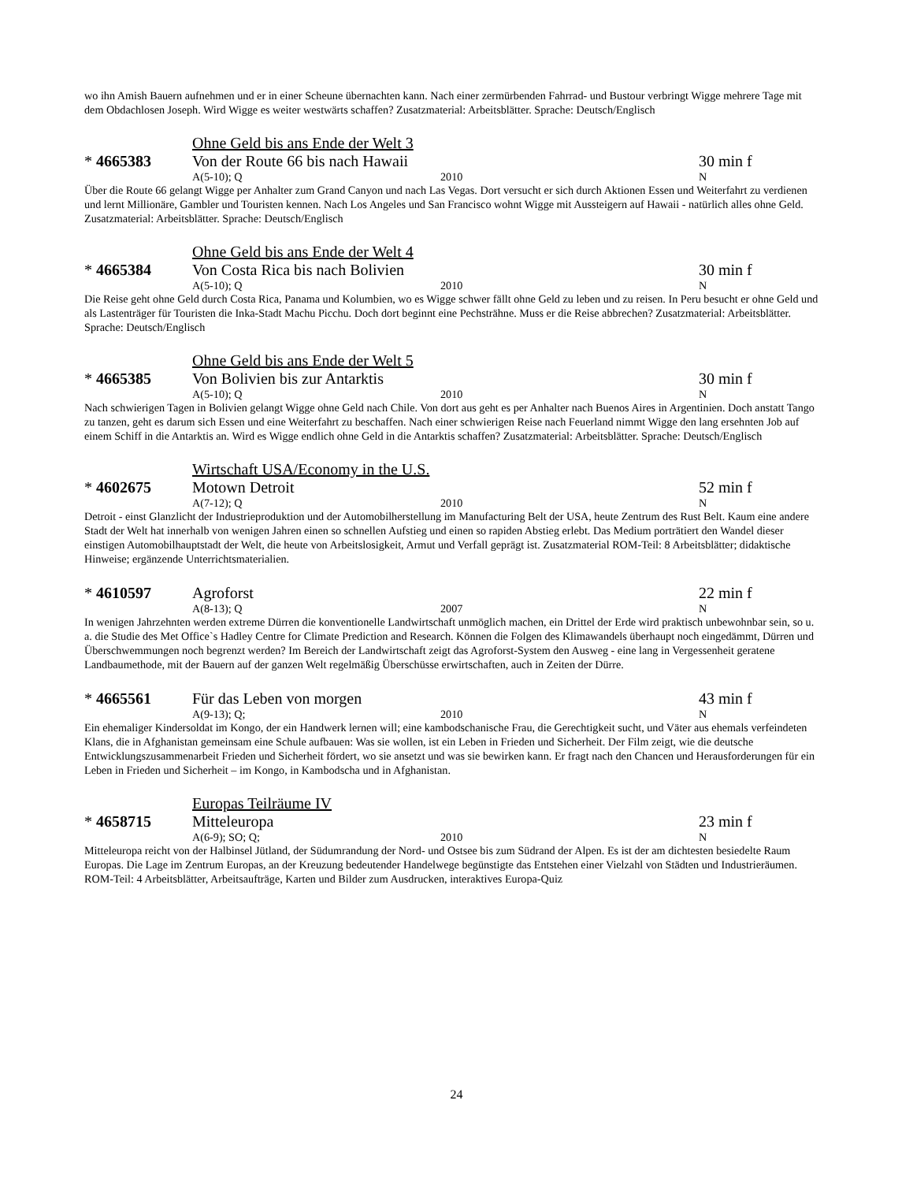wo ihn Amish Bauern aufnehmen und er in einer Scheune übernachten kann. Nach einer zermürbenden Fahrrad- und Bustour verbringt Wigge mehrere Tage mit dem Obdachlosen Joseph. Wird Wigge es weiter westwärts schaffen? Zusatzmaterial: Arbeitsblätter. Sprache: Deutsch/Englisch
Ohne Geld bis ans Ende der Welt 3
* 4665383 Von der Route 66 bis nach Hawaii 30 min f
A(5-10); Q 2010 N
Über die Route 66 gelangt Wigge per Anhalter zum Grand Canyon und nach Las Vegas. Dort versucht er sich durch Aktionen Essen und Weiterfahrt zu verdienen und lernt Millionäre, Gambler und Touristen kennen. Nach Los Angeles und San Francisco wohnt Wigge mit Aussteigern auf Hawaii - natürlich alles ohne Geld. Zusatzmaterial: Arbeitsblätter. Sprache: Deutsch/Englisch
Ohne Geld bis ans Ende der Welt 4
* 4665384 Von Costa Rica bis nach Bolivien 30 min f
A(5-10); Q 2010 N
Die Reise geht ohne Geld durch Costa Rica, Panama und Kolumbien, wo es Wigge schwer fällt ohne Geld zu leben und zu reisen. In Peru besucht er ohne Geld und als Lastenträger für Touristen die Inka-Stadt Machu Picchu. Doch dort beginnt eine Pechsträhne. Muss er die Reise abbrechen? Zusatzmaterial: Arbeitsblätter. Sprache: Deutsch/Englisch
Ohne Geld bis ans Ende der Welt 5
* 4665385 Von Bolivien bis zur Antarktis 30 min f
A(5-10); Q 2010 N
Nach schwierigen Tagen in Bolivien gelangt Wigge ohne Geld nach Chile. Von dort aus geht es per Anhalter nach Buenos Aires in Argentinien. Doch anstatt Tango zu tanzen, geht es darum sich Essen und eine Weiterfahrt zu beschaffen. Nach einer schwierigen Reise nach Feuerland nimmt Wigge den lang ersehnten Job auf einem Schiff in die Antarktis an. Wird es Wigge endlich ohne Geld in die Antarktis schaffen? Zusatzmaterial: Arbeitsblätter. Sprache: Deutsch/Englisch
Wirtschaft USA/Economy in the U.S.
* 4602675 Motown Detroit 52 min f
A(7-12); Q 2010 N
Detroit - einst Glanzlicht der Industrieproduktion und der Automobilherstellung im Manufacturing Belt der USA, heute Zentrum des Rust Belt. Kaum eine andere Stadt der Welt hat innerhalb von wenigen Jahren einen so schnellen Aufstieg und einen so rapiden Abstieg erlebt. Das Medium porträtiert den Wandel dieser einstigen Automobilhauptstadt der Welt, die heute von Arbeitslosigkeit, Armut und Verfall geprägt ist. Zusatzmaterial ROM-Teil: 8 Arbeitsblätter; didaktische Hinweise; ergänzende Unterrichtsmaterialien.
* 4610597 Agroforst 22 min f
A(8-13); Q 2007 N
In wenigen Jahrzehnten werden extreme Dürren die konventionelle Landwirtschaft unmöglich machen, ein Drittel der Erde wird praktisch unbewohnbar sein, so u. a. die Studie des Met Office`s Hadley Centre for Climate Prediction and Research. Können die Folgen des Klimawandels überhaupt noch eingedämmt, Dürren und Überschwemmungen noch begrenzt werden? Im Bereich der Landwirtschaft zeigt das Agroforst-System den Ausweg - eine lang in Vergessenheit geratene Landbaumethode, mit der Bauern auf der ganzen Welt regelmäßig Überschüsse erwirtschaften, auch in Zeiten der Dürre.
* 4665561 Für das Leben von morgen 43 min f
A(9-13); Q; 2010 N
Ein ehemaliger Kindersoldat im Kongo, der ein Handwerk lernen will; eine kambodschanische Frau, die Gerechtigkeit sucht, und Väter aus ehemals verfeindeten Klans, die in Afghanistan gemeinsam eine Schule aufbauen: Was sie wollen, ist ein Leben in Frieden und Sicherheit. Der Film zeigt, wie die deutsche Entwicklungszusammenarbeit Frieden und Sicherheit fördert, wo sie ansetzt und was sie bewirken kann. Er fragt nach den Chancen und Herausforderungen für ein Leben in Frieden und Sicherheit – im Kongo, in Kambodscha und in Afghanistan.
Europas Teilräume IV
* 4658715 Mitteleuropa 23 min f
A(6-9); SO; Q; 2010 N
Mitteleuropa reicht von der Halbinsel Jütland, der Südumrandung der Nord- und Ostsee bis zum Südrand der Alpen. Es ist der am dichtesten besiedelte Raum Europas. Die Lage im Zentrum Europas, an der Kreuzung bedeutender Handelwege begünstigte das Entstehen einer Vielzahl von Städten und Industrieräumen. ROM-Teil: 4 Arbeitsblätter, Arbeitsaufträge, Karten und Bilder zum Ausdrucken, interaktives Europa-Quiz
24